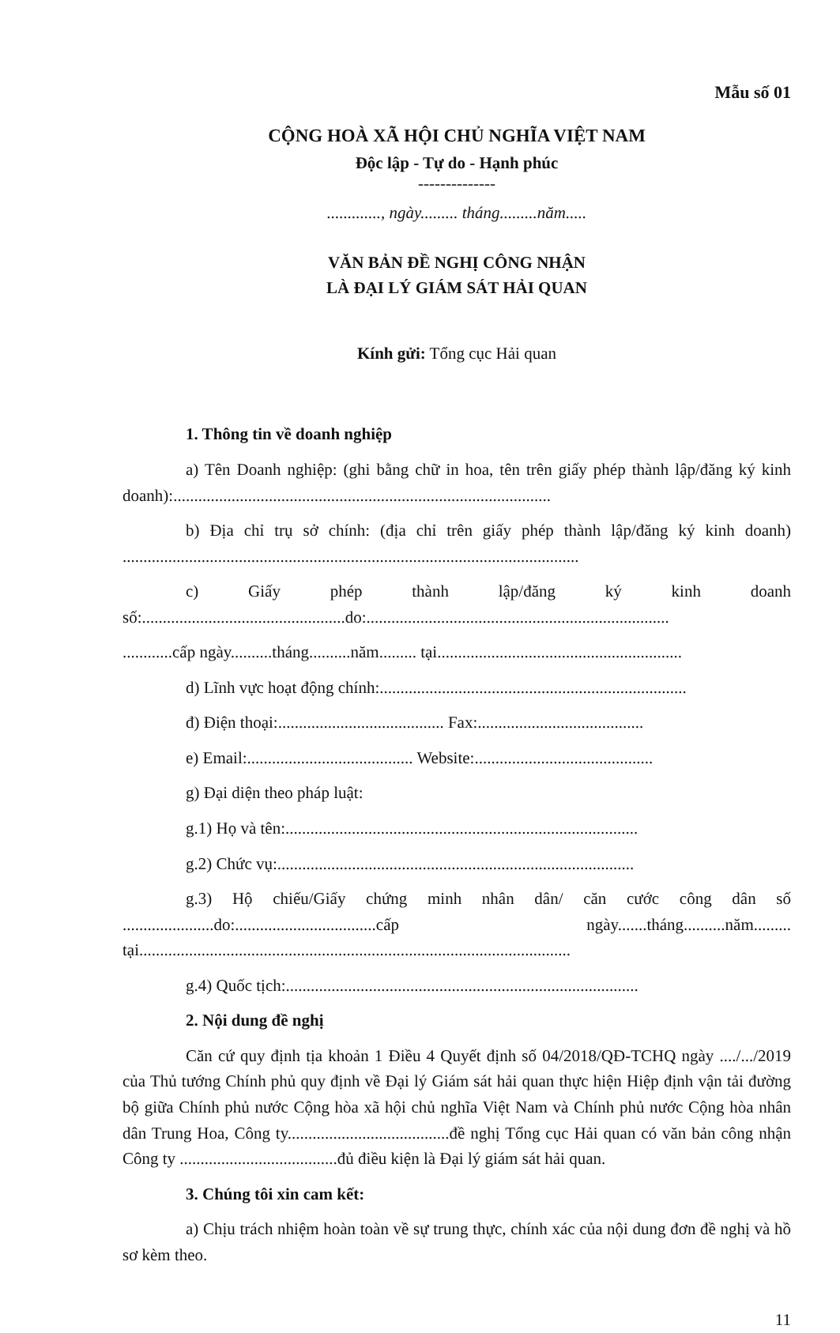Mẫu số 01
CỘNG HOÀ XÃ HỘI CHỦ NGHĨA VIỆT NAM
Độc lập - Tự do - Hạnh phúc
--------------
............., ngày......... tháng.........năm.....
VĂN BẢN ĐỀ NGHỊ CÔNG NHẬN
LÀ ĐẠI LÝ GIÁM SÁT HẢI QUAN
Kính gửi: Tổng cục Hải quan
1. Thông tin về doanh nghiệp
a) Tên Doanh nghiệp: (ghi bằng chữ in hoa, tên trên giấy phép thành lập/đăng ký kinh doanh):...........................................................................................
b) Địa chỉ trụ sở chính: (địa chỉ trên giấy phép thành lập/đăng ký kinh doanh) ..............................................................................................................
c) Giấy phép thành lập/đăng ký kinh doanh số:.................................................do:.........................................................................
............cấp ngày..........tháng..........năm......... tại...........................................................
d) Lĩnh vực hoạt động chính:..........................................................................
đ) Điện thoại:........................................ Fax:........................................
e) Email:........................................ Website:...........................................
g) Đại diện theo pháp luật:
g.1) Họ và tên:.....................................................................................
g.2) Chức vụ:......................................................................................
g.3) Hộ chiếu/Giấy chứng minh nhân dân/ căn cước công dân số ......................do:..................................cấp ngày.......tháng..........năm......... tại........................................................................................................
g.4) Quốc tịch:.....................................................................................
2. Nội dung đề nghị
Căn cứ quy định tịa khoản 1 Điều 4 Quyết định số 04/2018/QĐ-TCHQ ngày ..../.../2019 của Thủ tướng Chính phủ quy định về Đại lý Giám sát hải quan thực hiện Hiệp định vận tải đường bộ giữa Chính phủ nước Cộng hòa xã hội chủ nghĩa Việt Nam và Chính phủ nước Cộng hòa nhân dân Trung Hoa, Công ty.......................................đề nghị Tổng cục Hải quan có văn bản công nhận Công ty ......................................đủ điều kiện là Đại lý giám sát hải quan.
3. Chúng tôi xin cam kết:
a) Chịu trách nhiệm hoàn toàn về sự trung thực, chính xác của nội dung đơn đề nghị và hồ sơ kèm theo.
11